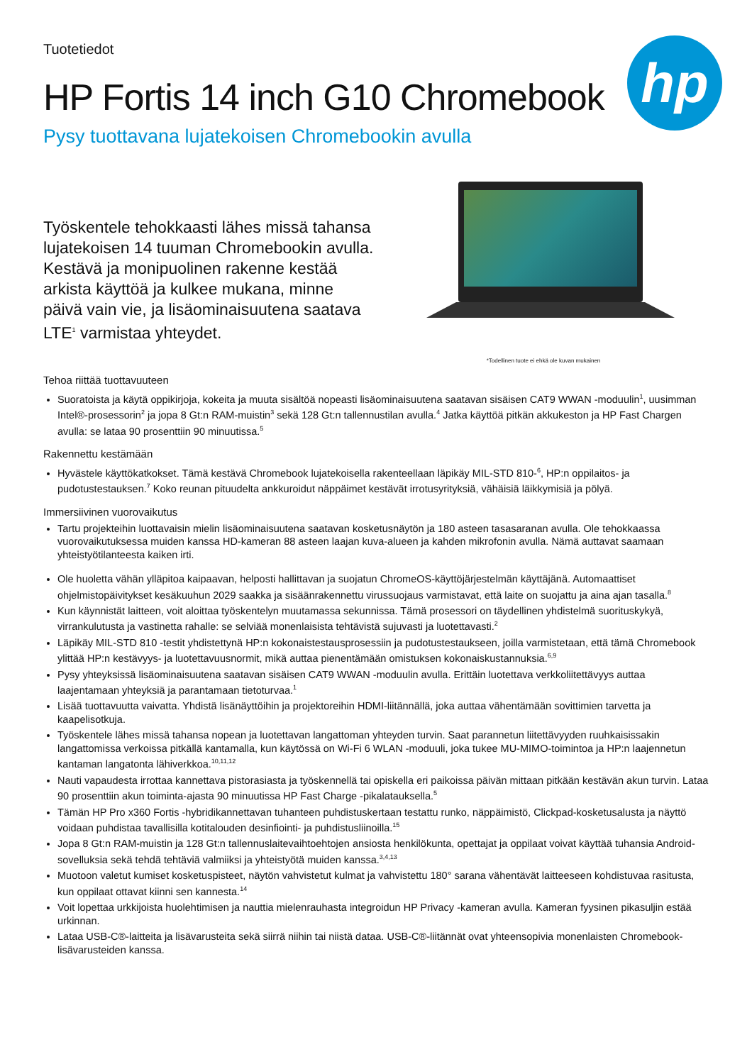Tuotetiedot
hp
HP Fortis 14 inch G10 Chromebook
Pysy tuottavana lujatekoisen Chromebookin avulla
Työskentele tehokkaasti lähes missä tahansa lujatekoisen 14 tuuman Chromebookin avulla. Kestävä ja monipuolinen rakenne kestää arkista käyttöä ja kulkee mukana, minne päivä vain vie, ja lisäominaisuutena saatava LTE<sup>1</sup> varmistaa yhteydet.
*Todellinen tuote ei ehkä ole kuvan mukainen
Tehoa riittää tuottavuuteen
Suoratoista ja käytä oppikirjoja, kokeita ja muuta sisältöä nopeasti lisäominaisuutena saatavan sisäisen CAT9 WWAN -moduulin<sup>1</sup>, uusimman Intel®-prosessorin<sup>2</sup> ja jopa 8 Gt:n RAM-muistin<sup>3</sup> sekä 128 Gt:n tallennustilan avulla.<sup>4</sup> Jatka käyttöä pitkän akkukeston ja HP Fast Chargen avulla: se lataa 90 prosenttiin 90 minuutissa.<sup>5</sup>
Rakennettu kestämään
Hyvästele käyttökatkokset. Tämä kestävä Chromebook lujatekoisella rakenteellaan läpikäy MIL-STD 810-<sup>6</sup>, HP:n oppilaitos- ja pudotustestauksen.<sup>7</sup> Koko reunan pituudelta ankkuroidut näppäimet kestävät irrotusyrityksiä, vähäisiä läikkymisiä ja pölyä.
Immersiivinen vuorovaikutus
Tartu projekteihin luottavaisin mielin lisäominaisuutena saatavan kosketusnäytön ja 180 asteen tasasaranan avulla. Ole tehokkaassa vuorovaikutuksessa muiden kanssa HD-kameran 88 asteen laajan kuva-alueen ja kahden mikrofonin avulla. Nämä auttavat saamaan yhteistyötilanteesta kaiken irti.
Ole huoletta vähän ylläpitoa kaipaavan, helposti hallittavan ja suojatun ChromeOS-käyttöjärjestelmän käyttäjänä. Automaattiset ohjelmistopäivitykset kesäkuuhun 2029 saakka ja sisäänrakennettu virussuojaus varmistavat, että laite on suojattu ja aina ajan tasalla.<sup>8</sup>
Kun käynnistät laitteen, voit aloittaa työskentelyn muutamassa sekunnissa. Tämä prosessori on täydellinen yhdistelmä suorituskykyä, virrankulutusta ja vastinetta rahalle: se selviää monenlaisista tehtävistä sujuvasti ja luotettavasti.<sup>2</sup>
Läpikäy MIL-STD 810 -testit yhdistettynä HP:n kokonaistestausprosessiin ja pudotustestaukseen, joilla varmistetaan, että tämä Chromebook ylittää HP:n kestävyys- ja luotettavuusnormit, mikä auttaa pienentämään omistuksen kokonaiskustannuksia.<sup>6,9</sup>
Pysy yhteyksissä lisäominaisuutena saatavan sisäisen CAT9 WWAN -moduulin avulla. Erittäin luotettava verkkoliitettävyys auttaa laajentamaan yhteyksiä ja parantamaan tietoturvaa.<sup>1</sup>
Lisää tuottavuutta vaivatta. Yhdistä lisänäyttöihin ja projektoreihin HDMI-liitännällä, joka auttaa vähentämään sovittimien tarvetta ja kaapelisotkuja.
Työskentele lähes missä tahansa nopean ja luotettavan langattoman yhteyden turvin. Saat parannetun liitettävyyden ruuhkaisissakin langattomissa verkoissa pitkällä kantamalla, kun käytössä on Wi-Fi 6 WLAN -moduuli, joka tukee MU-MIMO-toimintoa ja HP:n laajennetun kantaman langatonta lähiverkkoa.<sup>10,11,12</sup>
Nauti vapaudesta irrottaa kannettava pistorasiasta ja työskennellä tai opiskella eri paikoissa päivän mittaan pitkään kestävän akun turvin. Lataa 90 prosenttiin akun toiminta-ajasta 90 minuutissa HP Fast Charge -pikalatauksella.<sup>5</sup>
Tämän HP Pro x360 Fortis -hybridikannettavan tuhanteen puhdistuskertaan testattu runko, näppäimistö, Clickpad-kosketusalusta ja näyttö voidaan puhdistaa tavallisilla kotitalouden desinfiointi- ja puhdistusliinoilla.<sup>15</sup>
Jopa 8 Gt:n RAM-muistin ja 128 Gt:n tallennuslaitevaihtoehtojen ansiosta henkilökunta, opettajat ja oppilaat voivat käyttää tuhansia Android-sovelluksia sekä tehdä tehtäviä valmiiksi ja yhteistyötä muiden kanssa.<sup>3,4,13</sup>
Muotoon valetut kumiset kosketuspisteet, näytön vahvistetut kulmat ja vahvistettu 180° sarana vähentävät laitteeseen kohdistuvaa rasitusta, kun oppilaat ottavat kiinni sen kannesta.<sup>14</sup>
Voit lopettaa urkkijoista huolehtimisen ja nauttia mielenrauhasta integroidun HP Privacy -kameran avulla. Kameran fyysinen pikasuljin estää urkinnan.
Lataa USB-C®-laitteita ja lisävarusteita sekä siirrä niihin tai niistä dataa. USB-C®-liitännät ovat yhteensopivia monenlaisten Chromebook-lisävarusteiden kanssa.